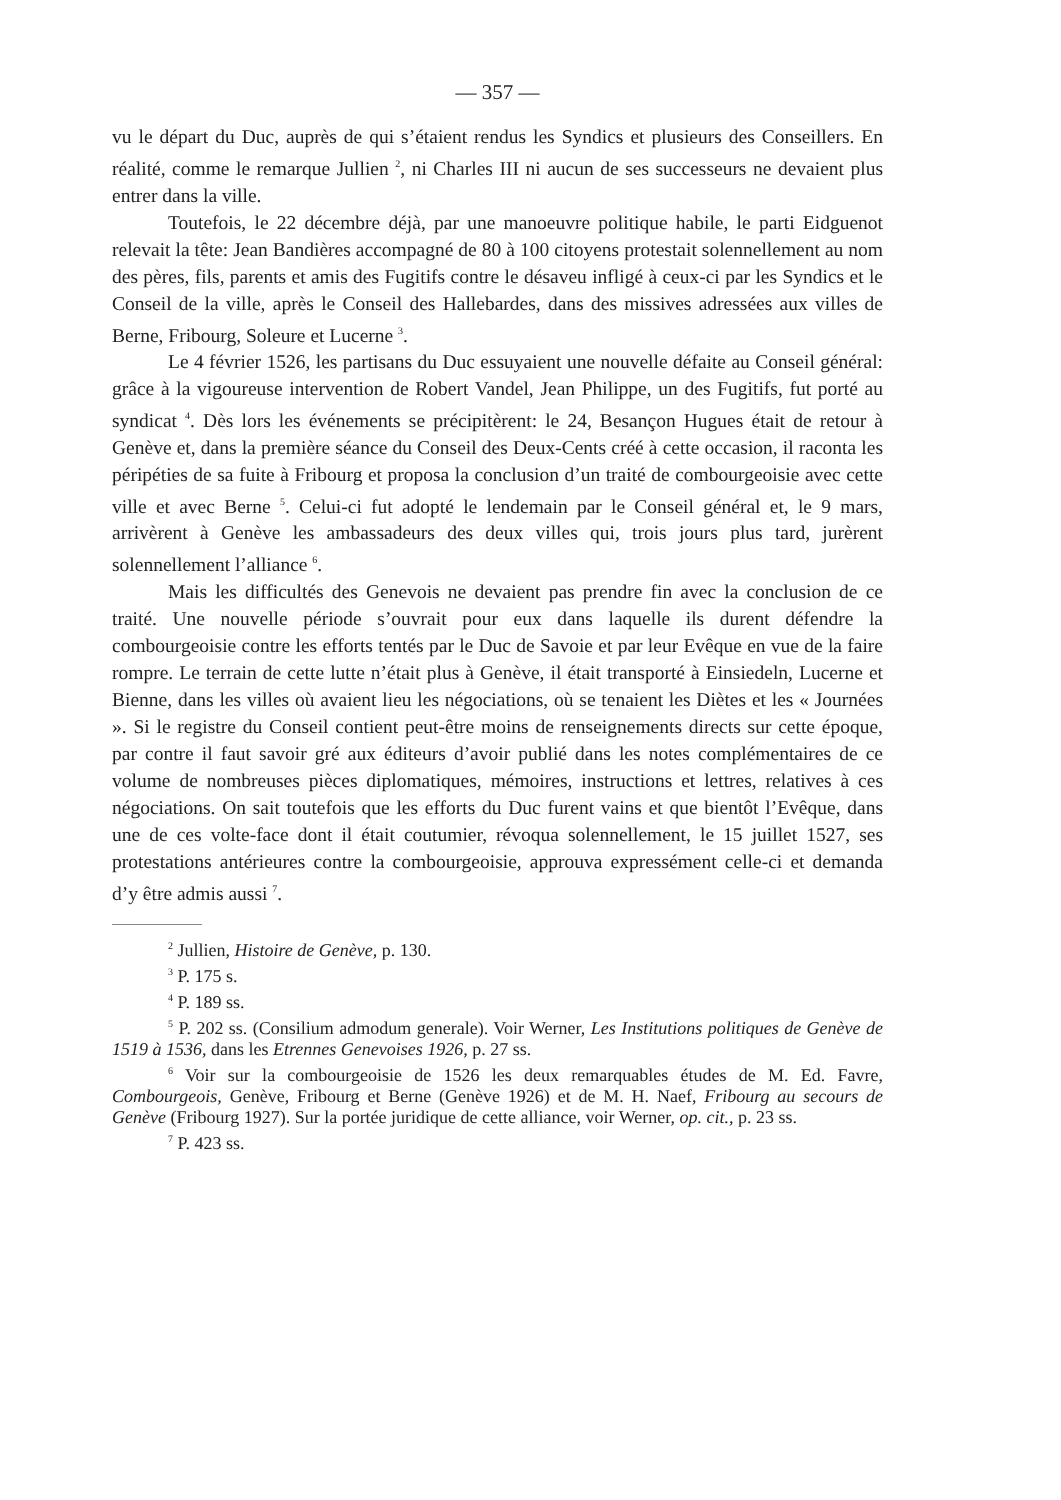— 357 —
vu le départ du Duc, auprès de qui s’étaient rendus les Syndics et plusieurs des Conseillers. En réalité, comme le remarque Jullien <sup>2</sup>, ni Charles III ni aucun de ses successeurs ne devaient plus entrer dans la ville.
Toutefois, le 22 décembre déjà, par une manoeuvre politique habile, le parti Eidguenot relevait la tête: Jean Bandières accompagné de 80 à 100 citoyens protestait solennellement au nom des pères, fils, parents et amis des Fugitifs contre le désaveu infligé à ceux-ci par les Syndics et le Conseil de la ville, après le Conseil des Hallebardes, dans des missives adressées aux villes de Berne, Fribourg, Soleure et Lucerne <sup>3</sup>.
Le 4 février 1526, les partisans du Duc essuyaient une nouvelle défaite au Conseil général: grâce à la vigoureuse intervention de Robert Vandel, Jean Philippe, un des Fugitifs, fut porté au syndicat <sup>4</sup>. Dès lors les événements se précipitèrent: le 24, Besançon Hugues était de retour à Genève et, dans la première séance du Conseil des Deux-Cents créé à cette occasion, il raconta les péripéties de sa fuite à Fribourg et proposa la conclusion d’un traité de combourgeoisie avec cette ville et avec Berne <sup>5</sup>. Celui-ci fut adopté le lendemain par le Conseil général et, le 9 mars, arrivèrent à Genève les ambassadeurs des deux villes qui, trois jours plus tard, jurèrent solennellement l’alliance <sup>6</sup>.
Mais les difficultés des Genevois ne devaient pas prendre fin avec la conclusion de ce traité. Une nouvelle période s’ouvrait pour eux dans laquelle ils durent défendre la combourgeoisie contre les efforts tentés par le Duc de Savoie et par leur Evêque en vue de la faire rompre. Le terrain de cette lutte n’était plus à Genève, il était transporté à Einsiedeln, Lucerne et Bienne, dans les villes où avaient lieu les négociations, où se tenaient les Diètes et les « Journées ». Si le registre du Conseil contient peut-être moins de renseignements directs sur cette époque, par contre il faut savoir gré aux éditeurs d’avoir publié dans les notes complémentaires de ce volume de nombreuses pièces diplomatiques, mémoires, instructions et lettres, relatives à ces négociations. On sait toutefois que les efforts du Duc furent vains et que bientôt l’Evêque, dans une de ces volte-face dont il était coutumier, révoqua solennellement, le 15 juillet 1527, ses protestations antérieures contre la combourgeoisie, approuva expressément celle-ci et demanda d’y être admis aussi <sup>7</sup>.
<sup>2</sup> Jullien, Histoire de Genève, p. 130.
<sup>3</sup> P. 175 s.
<sup>4</sup> P. 189 ss.
<sup>5</sup> P. 202 ss. (Consilium admodum generale). Voir Werner, Les Institutions politiques de Genève de 1519 à 1536, dans les Etrennes Genevoises 1926, p. 27 ss.
<sup>6</sup> Voir sur la combourgeoisie de 1526 les deux remarquables études de M. Ed. Favre, Combourgeois, Genève, Fribourg et Berne (Genève 1926) et de M. H. Naef, Fribourg au secours de Genève (Fribourg 1927). Sur la portée juridique de cette alliance, voir Werner, op. cit., p. 23 ss.
<sup>7</sup> P. 423 ss.